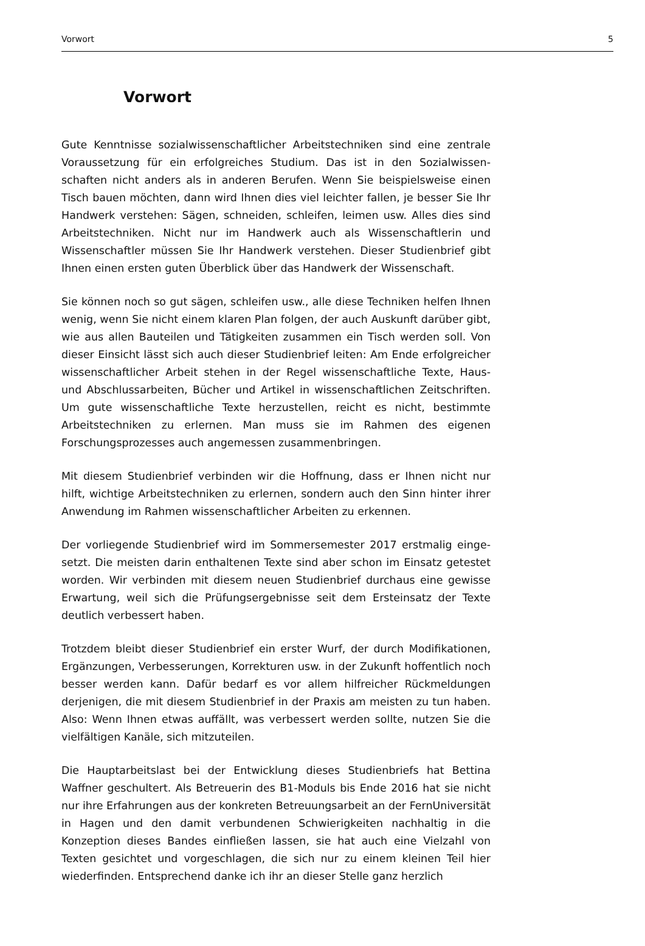Vorwort 5
Vorwort
Gute Kenntnisse sozialwissenschaftlicher Arbeitstechniken sind eine zentrale Voraussetzung für ein erfolgreiches Studium. Das ist in den Sozialwissen­schaften nicht anders als in anderen Berufen. Wenn Sie beispielsweise einen Tisch bauen möchten, dann wird Ihnen dies viel leichter fallen, je besser Sie Ihr Handwerk verstehen: Sägen, schneiden, schleifen, leimen usw. Alles dies sind Arbeitstechniken. Nicht nur im Handwerk auch als Wissenschaftlerin und Wissenschaftler müssen Sie Ihr Handwerk verstehen. Dieser Studienbrief gibt Ihnen einen ersten guten Überblick über das Handwerk der Wissenschaft.
Sie können noch so gut sägen, schleifen usw., alle diese Techniken helfen Ihnen wenig, wenn Sie nicht einem klaren Plan folgen, der auch Auskunft darüber gibt, wie aus allen Bauteilen und Tätigkeiten zusammen ein Tisch werden soll. Von dieser Einsicht lässt sich auch dieser Studienbrief leiten: Am Ende erfolgreicher wissenschaftlicher Arbeit stehen in der Regel wissenschaft­liche Texte, Haus- und Abschlussarbeiten, Bücher und Artikel in wissenschaft­lichen Zeitschriften. Um gute wissenschaftliche Texte herzustellen, reicht es nicht, bestimmte Arbeitstechniken zu erlernen. Man muss sie im Rahmen des eigenen Forschungsprozesses auch angemessen zusammenbringen.
Mit diesem Studienbrief verbinden wir die Hoffnung, dass er Ihnen nicht nur hilft, wichtige Arbeitstechniken zu erlernen, sondern auch den Sinn hinter ihrer Anwendung im Rahmen wissenschaftlicher Arbeiten zu erkennen.
Der vorliegende Studienbrief wird im Sommersemester 2017 erstmalig einge­setzt. Die meisten darin enthaltenen Texte sind aber schon im Einsatz getes­tet worden. Wir verbinden mit diesem neuen Studienbrief durchaus eine ge­wisse Erwartung, weil sich die Prüfungsergebnisse seit dem Ersteinsatz der Texte deutlich verbessert haben.
Trotzdem bleibt dieser Studienbrief ein erster Wurf, der durch Modifikatio­nen, Ergänzungen, Verbesserungen, Korrekturen usw. in der Zukunft hof­fentlich noch besser werden kann. Dafür bedarf es vor allem hilfreicher Rückmeldungen derjenigen, die mit diesem Studienbrief in der Praxis am meisten zu tun haben. Also: Wenn Ihnen etwas auffällt, was verbessert wer­den sollte, nutzen Sie die vielfältigen Kanäle, sich mitzuteilen.
Die Hauptarbeitslast bei der Entwicklung dieses Studienbriefs hat Bettina Waffner geschultert. Als Betreuerin des B1-Moduls bis Ende 2016 hat sie nicht nur ihre Erfahrungen aus der konkreten Betreuungsarbeit an der Fern­Universität in Hagen und den damit verbundenen Schwierigkeiten nachhaltig in die Konzeption dieses Bandes einfließen lassen, sie hat auch eine Vielzahl von Texten gesichtet und vorgeschlagen, die sich nur zu einem kleinen Teil hier wiederfinden. Entsprechend danke ich ihr an dieser Stelle ganz herzlich